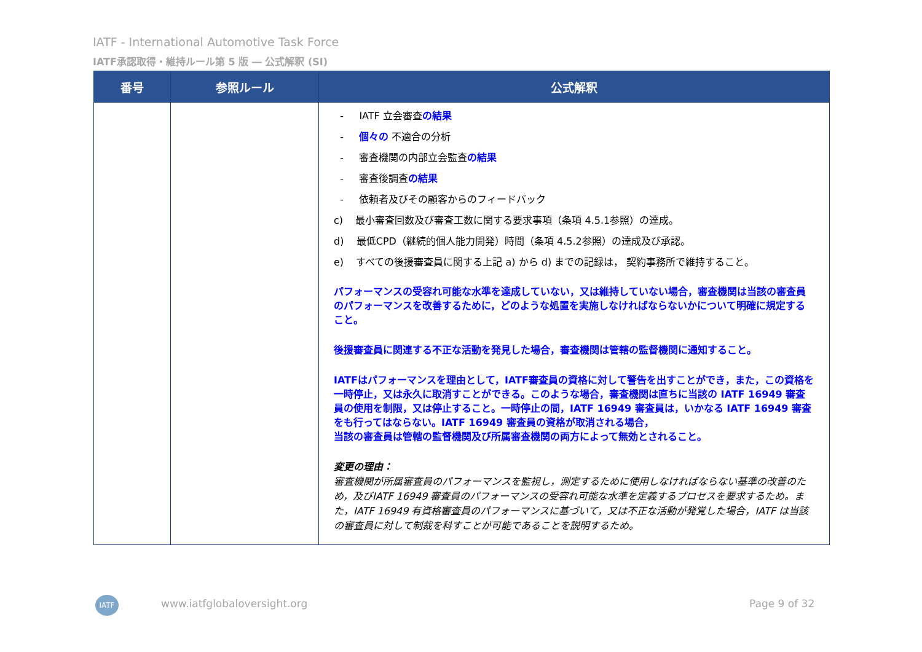IATF - International Automotive Task Force
IATF承認取得・維持ルール第 5 版 ― 公式解釈 (SI)
| 番号 | 参照ルール | 公式解釈 |
| --- | --- | --- |
| | | - IATF 立会審査 の結果 - 個々の 不適合の分析 - 審査機関の内部立会監査 の結果 - 審査後調査 の結果 - 依頼者及びその顧客からのフィードバック c) 最小審査回数及び審査工数に関する要求事項（条項 4.5.1参照）の達成。 d) 最低CPD（継続的個人能力開発）時間（条項 4.5.2参照）の達成及び承認。 e) すべての後援審査員に関する上記 a) から d) までの記録は， 契約事務所で維持すること。 パフォーマンスの受容れ可能な水準を達成していない，又は維持していない場合，審査機関は当該の審査員のパフォーマンスを改善するために，どのような処置を実施しなければならないかについて明確に規定すること。 後援審査員に関連する不正な活動を発見した場合，審査機関は管轄の監督機関に通知すること。 IATFはパフォーマンスを理由として，IATF審査員の資格に対して警告を出すことができ，また，この資格を一時停止，又は永久に取消すことができる。このような場合，審査機関は直ちに当該の IATF 16949 審査員の使用を制限，又は停止すること。一時停止の間，IATF 16949 審査員は，いかなる IATF 16949 審査をも行ってはならない。IATF 16949 審査員の資格が取消される場合， 当該の審査員は管轄の監督機関及び所属審査機関の両方によって無効とされること。 変更の理由： 審査機関が所属審査員のパフォーマンスを監視し，測定するために使用しなければならない基準の改善のため，及びIATF 16949 審査員のパフォーマンスの受容れ可能な水準を定義するプロセスを要求するため。また，IATF 16949 有資格審査員のパフォーマンスに基づいて，又は不正な活動が発覚した場合，IATF は当該の審査員に対して制裁を科すことが可能であることを説明するため。 |
IATF www.iatfglobaloversight.org Page 9 of 32